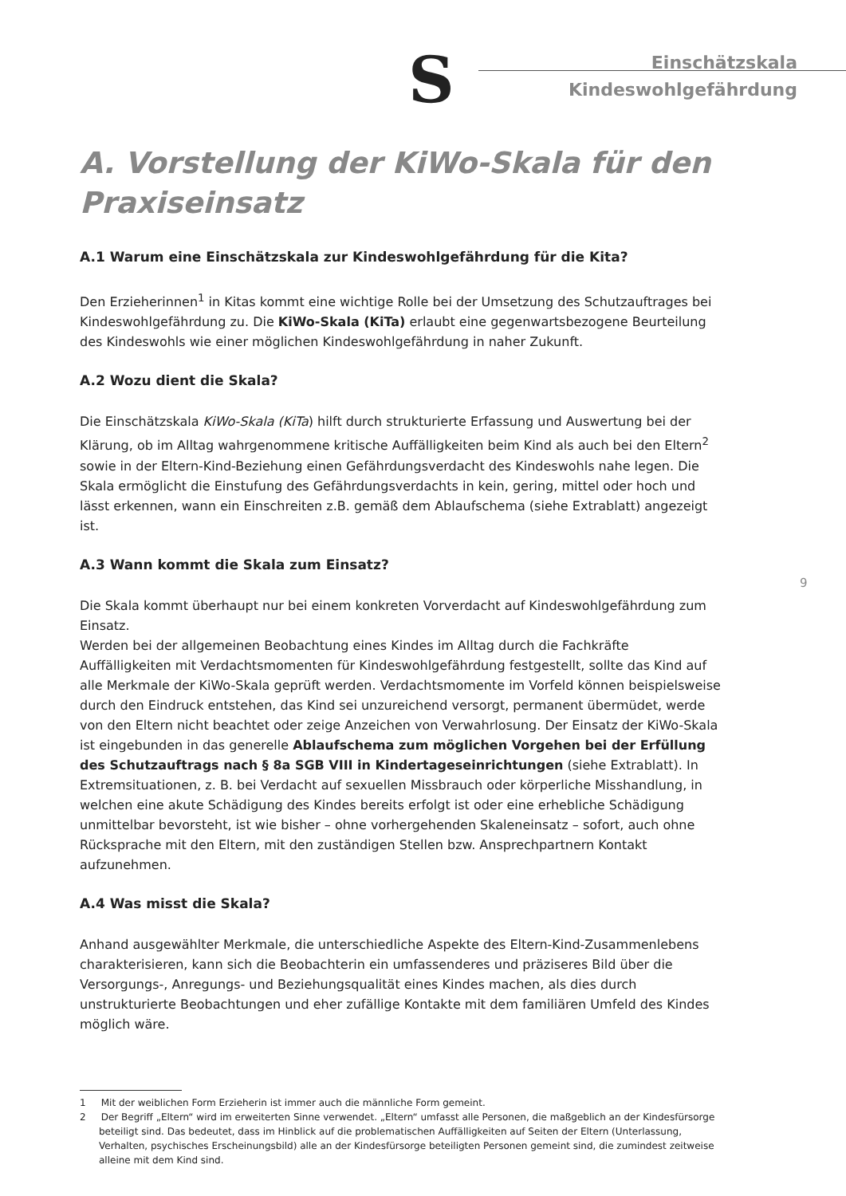S
Einschätzskala
Kindeswohlgefährdung
9
A. Vorstellung der KiWo-Skala für den Praxiseinsatz
A.1 Warum eine Einschätzskala zur Kindeswohlgefährdung für die Kita?
Den Erzieherinnen<sup>1</sup> in Kitas kommt eine wichtige Rolle bei der Umsetzung des Schutzauftrages bei Kindeswohlgefährdung zu. Die KiWo-Skala (KiTa) erlaubt eine gegenwartsbezogene Beurteilung des Kindeswohls wie einer möglichen Kindeswohlgefährdung in naher Zukunft.
A.2 Wozu dient die Skala?
Die Einschätzskala KiWo-Skala (KiTa) hilft durch strukturierte Erfassung und Auswertung bei der Klärung, ob im Alltag wahrgenommene kritische Auffälligkeiten beim Kind als auch bei den Eltern<sup>2</sup> sowie in der Eltern-Kind-Beziehung einen Gefährdungsverdacht des Kindeswohls nahe legen. Die Skala ermöglicht die Einstufung des Gefährdungsverdachts in kein, gering, mittel oder hoch und lässt erkennen, wann ein Einschreiten z.B. gemäß dem Ablaufschema (siehe Extrablatt) angezeigt ist.
A.3 Wann kommt die Skala zum Einsatz?
Die Skala kommt überhaupt nur bei einem konkreten Vorverdacht auf Kindeswohlgefährdung zum Einsatz.
Werden bei der allgemeinen Beobachtung eines Kindes im Alltag durch die Fachkräfte Auffälligkeiten mit Verdachtsmomenten für Kindeswohlgefährdung festgestellt, sollte das Kind auf alle Merkmale der KiWo-Skala geprüft werden. Verdachtsmomente im Vorfeld können beispielsweise durch den Eindruck entstehen, das Kind sei unzureichend versorgt, permanent übermüdet, werde von den Eltern nicht beachtet oder zeige Anzeichen von Verwahrlosung. Der Einsatz der KiWo-Skala ist eingebunden in das generelle Ablaufschema zum möglichen Vorgehen bei der Erfüllung des Schutzauftrags nach § 8a SGB VIII in Kindertageseinrichtungen (siehe Extrablatt). In Extremsituationen, z. B. bei Verdacht auf sexuellen Missbrauch oder körperliche Misshandlung, in welchen eine akute Schädigung des Kindes bereits erfolgt ist oder eine erhebliche Schädigung unmittelbar bevorsteht, ist wie bisher – ohne vorhergehenden Skaleneinsatz – sofort, auch ohne Rücksprache mit den Eltern, mit den zuständigen Stellen bzw. Ansprechpartnern Kontakt aufzunehmen.
A.4 Was misst die Skala?
Anhand ausgewählter Merkmale, die unterschiedliche Aspekte des Eltern-Kind-Zusammenlebens charakterisieren, kann sich die Beobachterin ein umfassenderes und präziseres Bild über die Versorgungs-, Anregungs- und Beziehungsqualität eines Kindes machen, als dies durch unstrukturierte Beobachtungen und eher zufällige Kontakte mit dem familiären Umfeld des Kindes möglich wäre.
1 Mit der weiblichen Form Erzieherin ist immer auch die männliche Form gemeint.
2 Der Begriff „Eltern“ wird im erweiterten Sinne verwendet. „Eltern“ umfasst alle Personen, die maßgeblich an der Kindesfürsorge beteiligt sind. Das bedeutet, dass im Hinblick auf die problematischen Auffälligkeiten auf Seiten der Eltern (Unterlassung, Verhalten, psychisches Erscheinungsbild) alle an der Kindesfürsorge beteiligten Personen gemeint sind, die zumindest zeitweise alleine mit dem Kind sind.